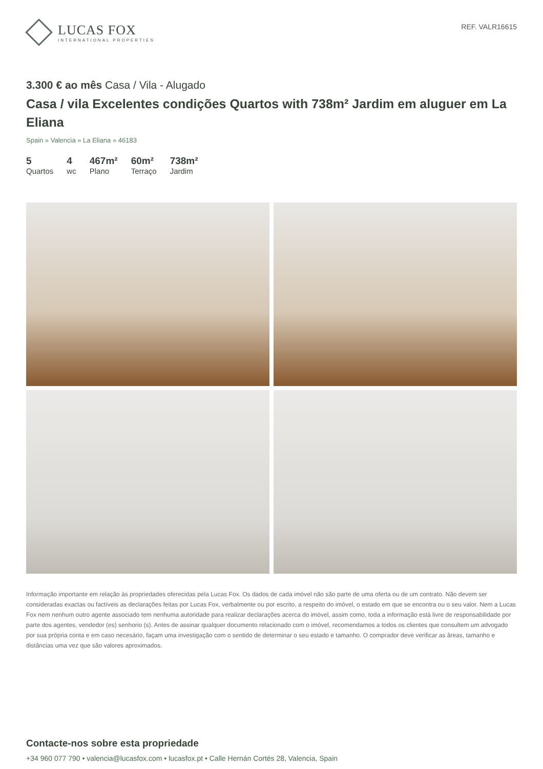LUCAS FOX
INTERNATIONAL PROPERTIES
REF. VALR16615
3.300 € ao mês Casa / Vila - Alugado
Casa / vila Excelentes condições Quartos with 738m² Jardim em aluguer em La Eliana
Spain » Valencia » La Eliana » 46183
5
Quartos
4
wc
467m²
Plano
60m²
Terraço
738m²
Jardim
Informação importante em relação às propriedades oferecidas pela Lucas Fox. Os dados de cada imóvel não são parte de uma oferta ou de um contrato. Não devem ser consideradas exactas ou factíveis as declarações feitas por Lucas Fox, verbalmente ou por escrito, a respeito do imóvel, o estado em que se encontra ou o seu valor. Nem a Lucas Fox nem nenhum outro agente associado tem nenhuma autoridade para realizar declarações acerca do imóvel, assim como, toda a informação está livre de responsabilidade por parte dos agentes, vendedor (es) senhorio (s). Antes de assinar qualquer documento relacionado com o imóvel, recomendamos a todos os clientes que consultem um advogado por sua própria conta e em caso necesário, façam uma investigação com o sentido de determinar o seu estado e tamanho. O comprador deve verificar as âreas, tamanho e distâncias uma vez que são valores aproximados.
Contacte-nos sobre esta propriedade
+34 960 077 790 • valencia@lucasfox.com • lucasfox.pt • Calle Hernán Cortés 28, Valencia, Spain